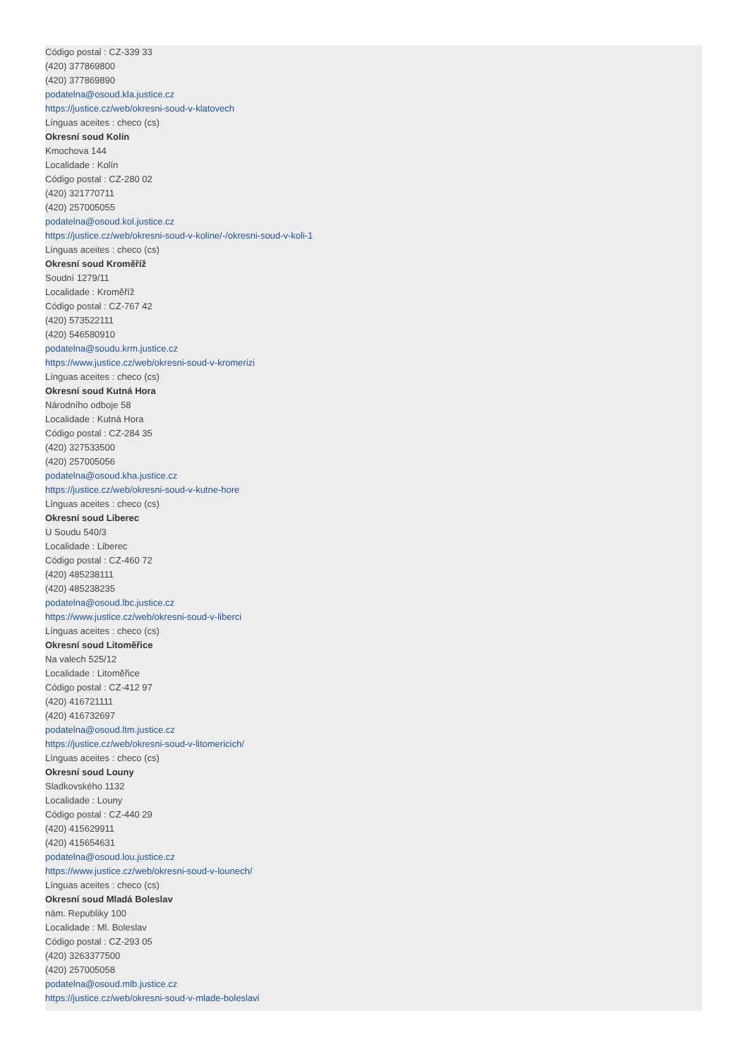Código postal : CZ-339 33
(420) 377869800
(420) 377869890
podatelna@osoud.kla.justice.cz
https://justice.cz/web/okresni-soud-v-klatovech
Línguas aceites : checo (cs)
Okresní soud Kolín
Kmochova 144
Localidade : Kolín
Código postal : CZ-280 02
(420) 321770711
(420) 257005055
podatelna@osoud.kol.justice.cz
https://justice.cz/web/okresni-soud-v-koline/-/okresni-soud-v-koli-1
Línguas aceites : checo (cs)
Okresní soud Kroměříž
Soudní 1279/11
Localidade : Kroměříž
Código postal : CZ-767 42
(420) 573522111
(420) 546580910
podatelna@soudu.krm.justice.cz
https://www.justice.cz/web/okresni-soud-v-kromerizi
Línguas aceites : checo (cs)
Okresní soud Kutná Hora
Národního odboje 58
Localidade : Kutná Hora
Código postal : CZ-284 35
(420) 327533500
(420) 257005056
podatelna@osoud.kha.justice.cz
https://justice.cz/web/okresni-soud-v-kutne-hore
Línguas aceites : checo (cs)
Okresní soud Liberec
U Soudu 540/3
Localidade : Liberec
Código postal : CZ-460 72
(420) 485238111
(420) 485238235
podatelna@osoud.lbc.justice.cz
https://www.justice.cz/web/okresni-soud-v-liberci
Línguas aceites : checo (cs)
Okresní soud Litoměřice
Na valech 525/12
Localidade : Litoměřice
Código postal : CZ-412 97
(420) 416721111
(420) 416732697
podatelna@osoud.ltm.justice.cz
https://justice.cz/web/okresni-soud-v-litomericich/
Línguas aceites : checo (cs)
Okresní soud Louny
Sladkovského 1132
Localidade : Louny
Código postal : CZ-440 29
(420) 415629911
(420) 415654631
podatelna@osoud.lou.justice.cz
https://www.justice.cz/web/okresni-soud-v-lounech/
Línguas aceites : checo (cs)
Okresní soud Mladá Boleslav
nám. Republiky 100
Localidade : Ml. Boleslav
Código postal : CZ-293 05
(420) 3263377500
(420) 257005058
podatelna@osoud.mlb.justice.cz
https://justice.cz/web/okresni-soud-v-mlade-boleslavi